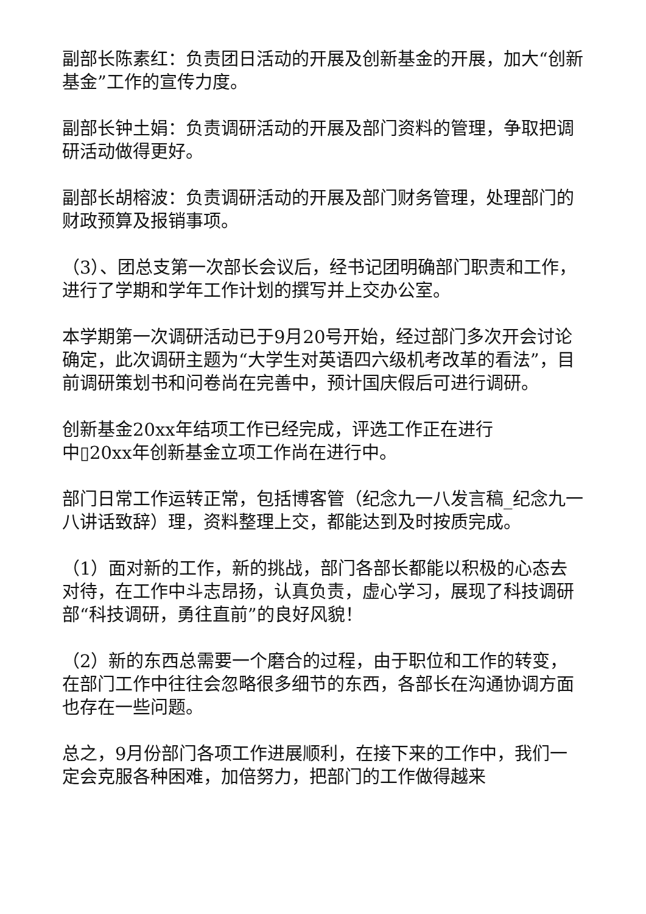副部长陈素红：负责团日活动的开展及创新基金的开展，加大“创新基金”工作的宣传力度。
副部长钟土娟：负责调研活动的开展及部门资料的管理，争取把调研活动做得更好。
副部长胡榕波：负责调研活动的开展及部门财务管理，处理部门的财政预算及报销事项。
（3）、团总支第一次部长会议后，经书记团明确部门职责和工作，进行了学期和学年工作计划的撰写并上交办公室。
本学期第一次调研活动已于9月20号开始，经过部门多次开会讨论确定，此次调研主题为“大学生对英语四六级机考改革的看法”，目前调研策划书和问卷尚在完善中，预计国庆假后可进行调研。
创新基金20xx年结项工作已经完成，评选工作正在进行
中▯20xx年创新基金立项工作尚在进行中。
部门日常工作运转正常，包括博客管（纪念九一八发言稿_纪念九一八讲话致辞）理，资料整理上交，都能达到及时按质完成。
（1）面对新的工作，新的挑战，部门各部长都能以积极的心态去对待，在工作中斗志昂扬，认真负责，虚心学习，展现了科技调研部“科技调研，勇往直前”的良好风貌！
（2）新的东西总需要一个磨合的过程，由于职位和工作的转变，在部门工作中往往会忽略很多细节的东西，各部长在沟通协调方面也存在一些问题。
总之，9月份部门各项工作进展顺利，在接下来的工作中，我们一定会克服各种困难，加倍努力，把部门的工作做得越来